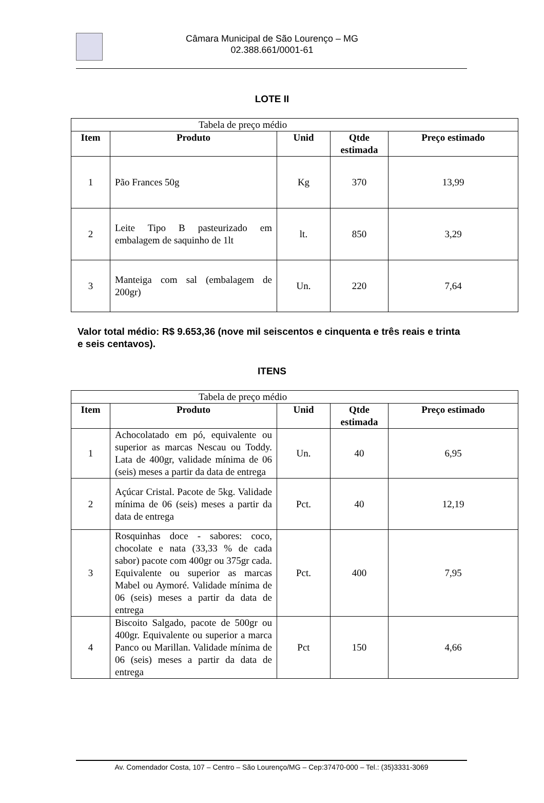Câmara Municipal de São Lourenço – MG
02.388.661/0001-61
LOTE II
| Tabela de preço médio | | | | |
| Item | Produto | Unid | Qtde estimada | Preço estimado |
| 1 | Pão Frances 50g | Kg | 370 | 13,99 |
| 2 | Leite Tipo B pasteurizado em embalagem de saquinho de 1lt | lt. | 850 | 3,29 |
| 3 | Manteiga com sal (embalagem de 200gr) | Un. | 220 | 7,64 |
Valor total médio: R$ 9.653,36 (nove mil seiscentos e cinquenta e três reais e trinta e seis centavos).
ITENS
| Tabela de preço médio | | | | |
| Item | Produto | Unid | Qtde estimada | Preço estimado |
| 1 | Achocolatado em pó, equivalente ou superior as marcas Nescau ou Toddy. Lata de 400gr, validade mínima de 06 (seis) meses a partir da data de entrega | Un. | 40 | 6,95 |
| 2 | Açúcar Cristal. Pacote de 5kg. Validade mínima de 06 (seis) meses a partir da data de entrega | Pct. | 40 | 12,19 |
| 3 | Rosquinhas doce - sabores: coco, chocolate e nata (33,33 % de cada sabor) pacote com 400gr ou 375gr cada. Equivalente ou superior as marcas Mabel ou Aymoré. Validade mínima de 06 (seis) meses a partir da data de entrega | Pct. | 400 | 7,95 |
| 4 | Biscoito Salgado, pacote de 500gr ou 400gr. Equivalente ou superior a marca Panco ou Marillan. Validade mínima de 06 (seis) meses a partir da data de entrega | Pct | 150 | 4,66 |
Av. Comendador Costa, 107 – Centro – São Lourenço/MG – Cep:37470-000 – Tel.: (35)3331-3069